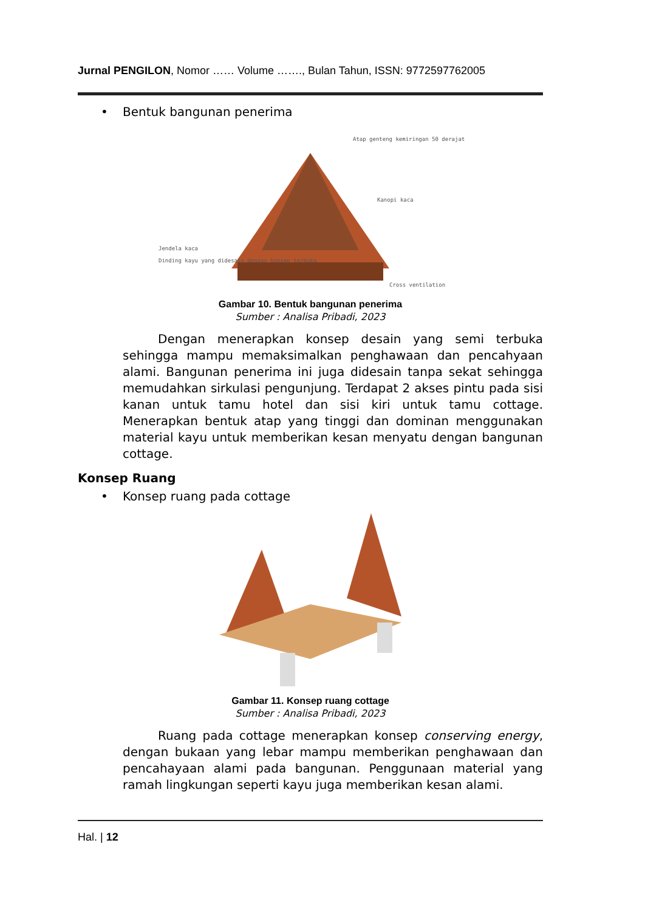Jurnal PENGILON, Nomor …… Volume ……., Bulan Tahun, ISSN: 9772597762005
• Bentuk bangunan penerima
Atap genteng kemiringan 50 derajat
Kanopi kaca
Jendela kaca
Dinding kayu yang didesain dengan konsep terbuka
Cross ventilation
Gambar 10. Bentuk bangunan penerima
Sumber : Analisa Pribadi, 2023
Dengan menerapkan konsep desain yang semi terbuka sehingga mampu memaksimalkan penghawaan dan pencahyaan alami. Bangunan penerima ini juga didesain tanpa sekat sehingga memudahkan sirkulasi pengunjung. Terdapat 2 akses pintu pada sisi kanan untuk tamu hotel dan sisi kiri untuk tamu cottage. Menerapkan bentuk atap yang tinggi dan dominan menggunakan material kayu untuk memberikan kesan menyatu dengan bangunan cottage.
Konsep Ruang
• Konsep ruang pada cottage
Gambar 11. Konsep ruang cottage
Sumber : Analisa Pribadi, 2023
Ruang pada cottage menerapkan konsep conserving energy, dengan bukaan yang lebar mampu memberikan penghawaan dan pencahayaan alami pada bangunan. Penggunaan material yang ramah lingkungan seperti kayu juga memberikan kesan alami.
Hal. | 12